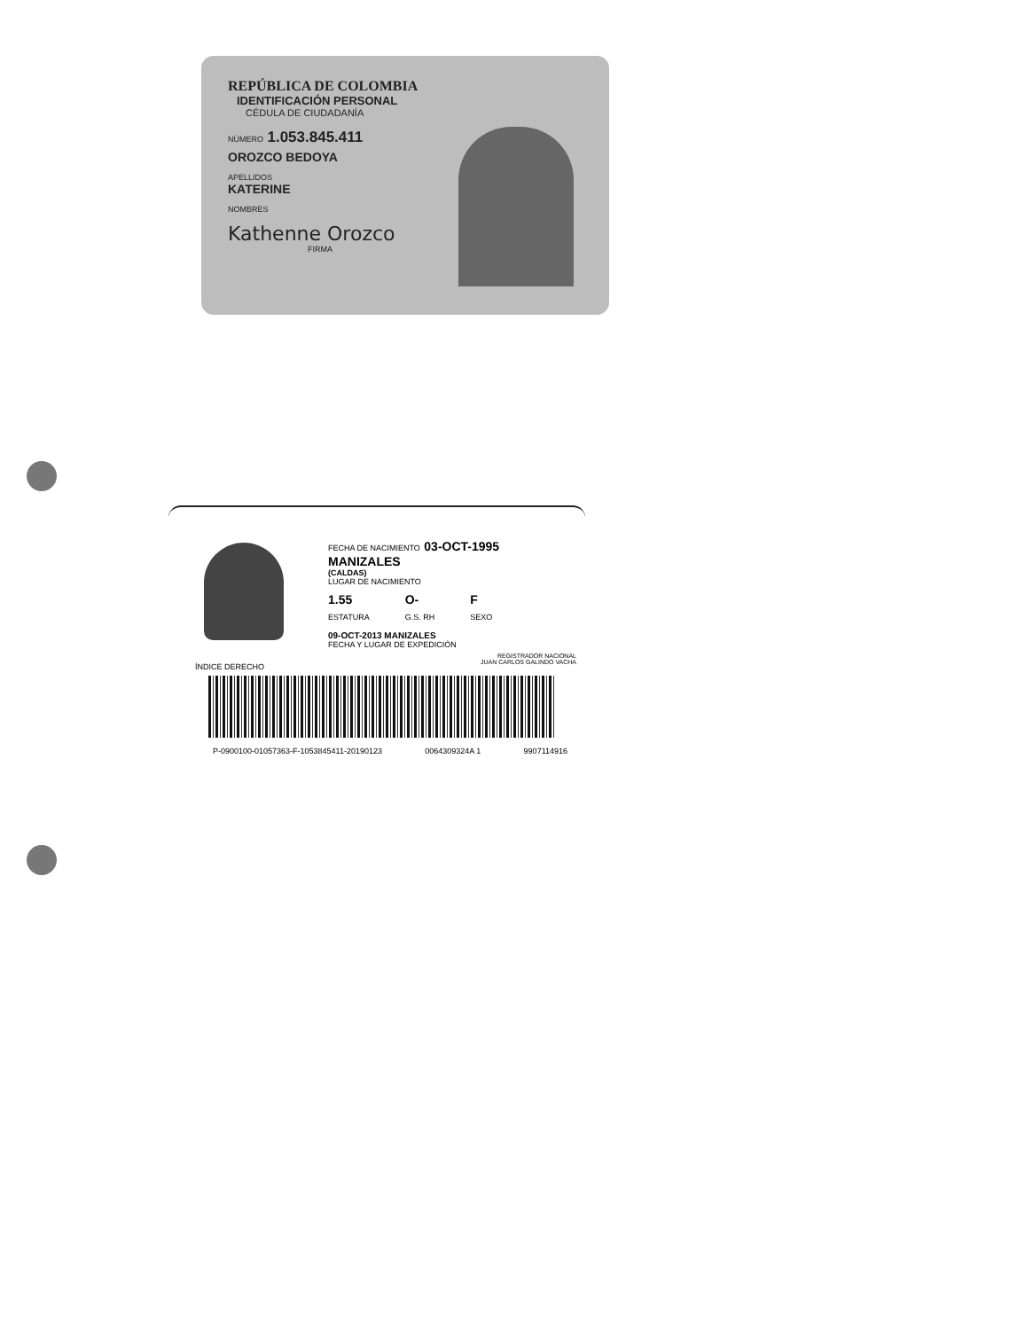REPÚBLICA DE COLOMBIA
IDENTIFICACIÓN PERSONAL
CÉDULA DE CIUDADANÍA
NÚMERO 1.053.845.411
OROZCO BEDOYA
APELLIDOS
KATERINE
NOMBRES
Kathenne Orozco
FIRMA
ÍNDICE DERECHO
FECHA DE NACIMIENTO 03-OCT-1995
MANIZALES
(CALDAS)
LUGAR DE NACIMIENTO
1.55
ESTATURA
O-
G.S. RH
F
SEXO
09-OCT-2013 MANIZALES
FECHA Y LUGAR DE EXPEDICIÓN
REGISTRADOR NACIONAL
JUAN CARLOS GALINDO VACHA
P-0900100-01057363-F-1053845411-20190123 0064309324A 1 9907114916